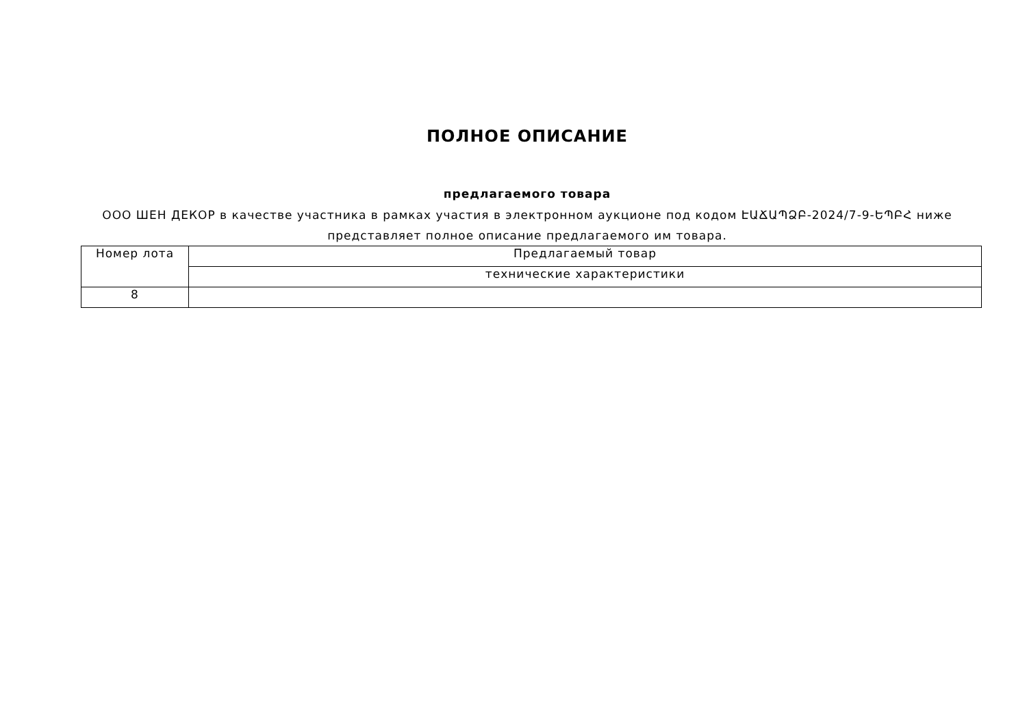ПОЛНОЕ ОПИСАНИЕ
предлагаемого товара
ООО ШЕН ДЕКОР в качестве участника в рамках участия в электронном аукционе под кодом ԷԱՃԱՊՁԲ-2024/7-9-ԵՊԲՀ ниже представляет полное описание предлагаемого им товара.
| Номер лота | Предлагаемый товар |
| --- | --- |
| | технические характеристики |
| 8 | |